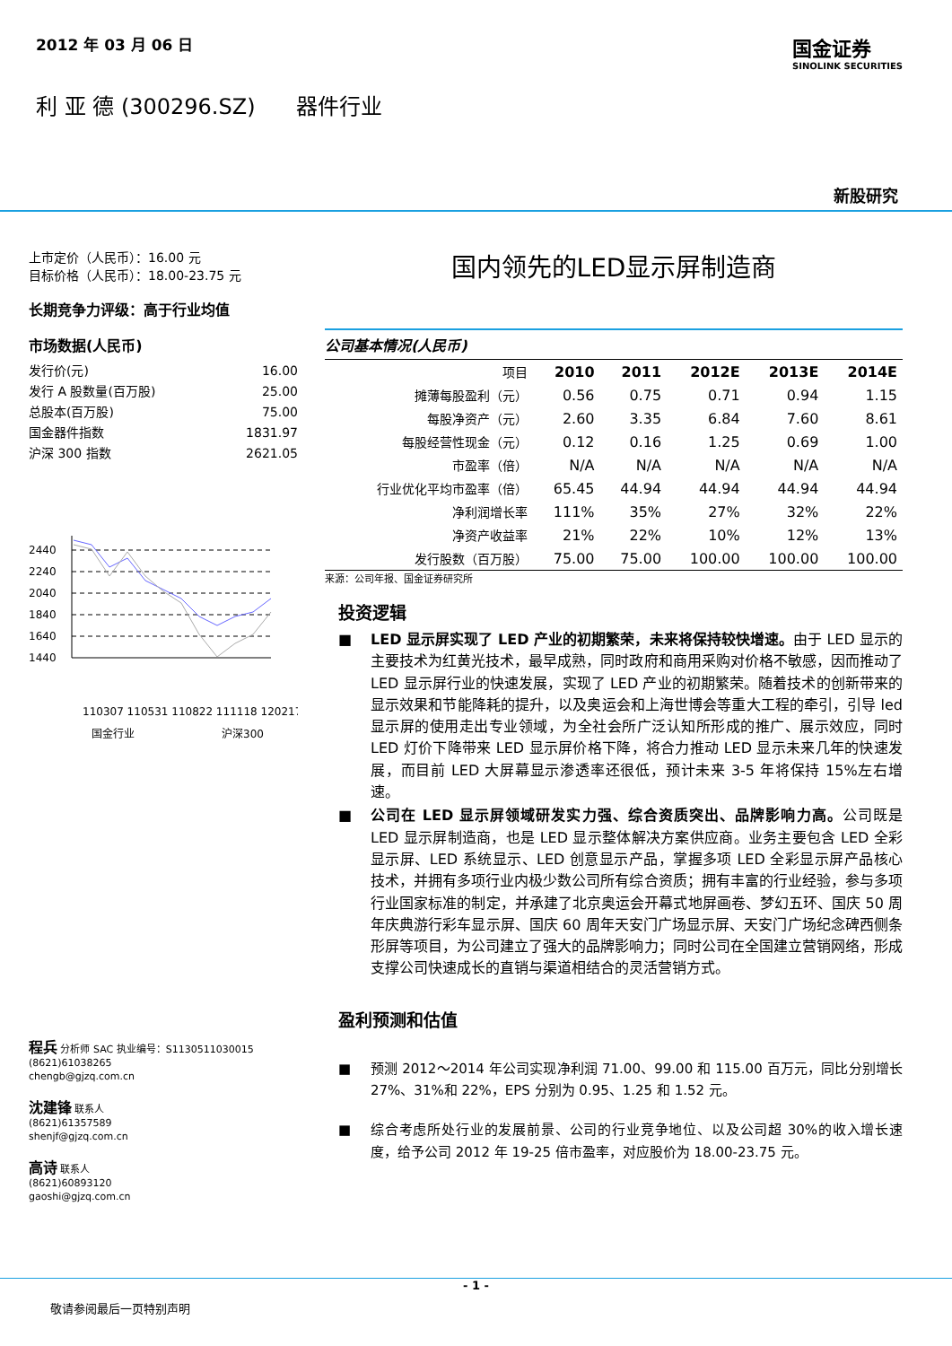2012 年 03 月 06 日
国金证券
SINOLINK SECURITIES
利 亚 德 (300296.SZ) 器件行业
新股研究
上市定价（人民币）：16.00 元
目标价格（人民币）：18.00-23.75 元
长期竞争力评级：高于行业均值
市场数据(人民币)
发行价(元) 16.00
发行 A 股数量(百万股) 25.00
总股本(百万股) 75.00
国金器件指数 1831.97
沪深 300 指数 2621.05
2440
2240
2040
1840
1640
1440
110307 110531 110822 111118 120217
国金行业
沪深300
程兵 分析师 SAC 执业编号：S1130511030015
(8621)61038265
chengb@gjzq.com.cn
沈建锋 联系人
(8621)61357589
shenjf@gjzq.com.cn
高诗 联系人
(8621)60893120
gaoshi@gjzq.com.cn
国内领先的LED显示屏制造商
公司基本情况(人民币)
| 项目 | 2010 | 2011 | 2012E | 2013E | 2014E |
| 摊薄每股盈利（元） | 0.56 | 0.75 | 0.71 | 0.94 | 1.15 |
| 每股净资产（元） | 2.60 | 3.35 | 6.84 | 7.60 | 8.61 |
| 每股经营性现金（元） | 0.12 | 0.16 | 1.25 | 0.69 | 1.00 |
| 市盈率（倍） | N/A | N/A | N/A | N/A | N/A |
| 行业优化平均市盈率（倍） | 65.45 | 44.94 | 44.94 | 44.94 | 44.94 |
| 净利润增长率 | 111% | 35% | 27% | 32% | 22% |
| 净资产收益率 | 21% | 22% | 10% | 12% | 13% |
| 发行股数（百万股） | 75.00 | 75.00 | 100.00 | 100.00 | 100.00 |
来源：公司年报、国金证券研究所
投资逻辑
■ LED 显示屏实现了 LED 产业的初期繁荣，未来将保持较快增速。由于 LED 显示的主要技术为红黄光技术，最早成熟，同时政府和商用采购对价格不敏感，因而推动了 LED 显示屏行业的快速发展，实现了 LED 产业的初期繁荣。随着技术的创新带来的显示效果和节能降耗的提升，以及奥运会和上海世博会等重大工程的牵引，引导 led 显示屏的使用走出专业领域，为全社会所广泛认知所形成的推广、展示效应，同时 LED 灯价下降带来 LED 显示屏价格下降，将合力推动 LED 显示未来几年的快速发展，而目前 LED 大屏幕显示渗透率还很低，预计未来 3-5 年将保持 15%左右增速。
■ 公司在 LED 显示屏领域研发实力强、综合资质突出、品牌影响力高。公司既是 LED 显示屏制造商，也是 LED 显示整体解决方案供应商。业务主要包含 LED 全彩显示屏、LED 系统显示、LED 创意显示产品，掌握多项 LED 全彩显示屏产品核心技术，并拥有多项行业内极少数公司所有综合资质；拥有丰富的行业经验，参与多项行业国家标准的制定，并承建了北京奥运会开幕式地屏画卷、梦幻五环、国庆 50 周年庆典游行彩车显示屏、国庆 60 周年天安门广场显示屏、天安门广场纪念碑西侧条形屏等项目，为公司建立了强大的品牌影响力；同时公司在全国建立营销网络，形成支撑公司快速成长的直销与渠道相结合的灵活营销方式。
盈利预测和估值
■ 预测 2012～2014 年公司实现净利润 71.00、99.00 和 115.00 百万元，同比分别增长 27%、31%和 22%，EPS 分别为 0.95、1.25 和 1.52 元。
■ 综合考虑所处行业的发展前景、公司的行业竞争地位、以及公司超 30%的收入增长速度，给予公司 2012 年 19-25 倍市盈率，对应股价为 18.00-23.75 元。
- 1 -
敬请参阅最后一页特别声明